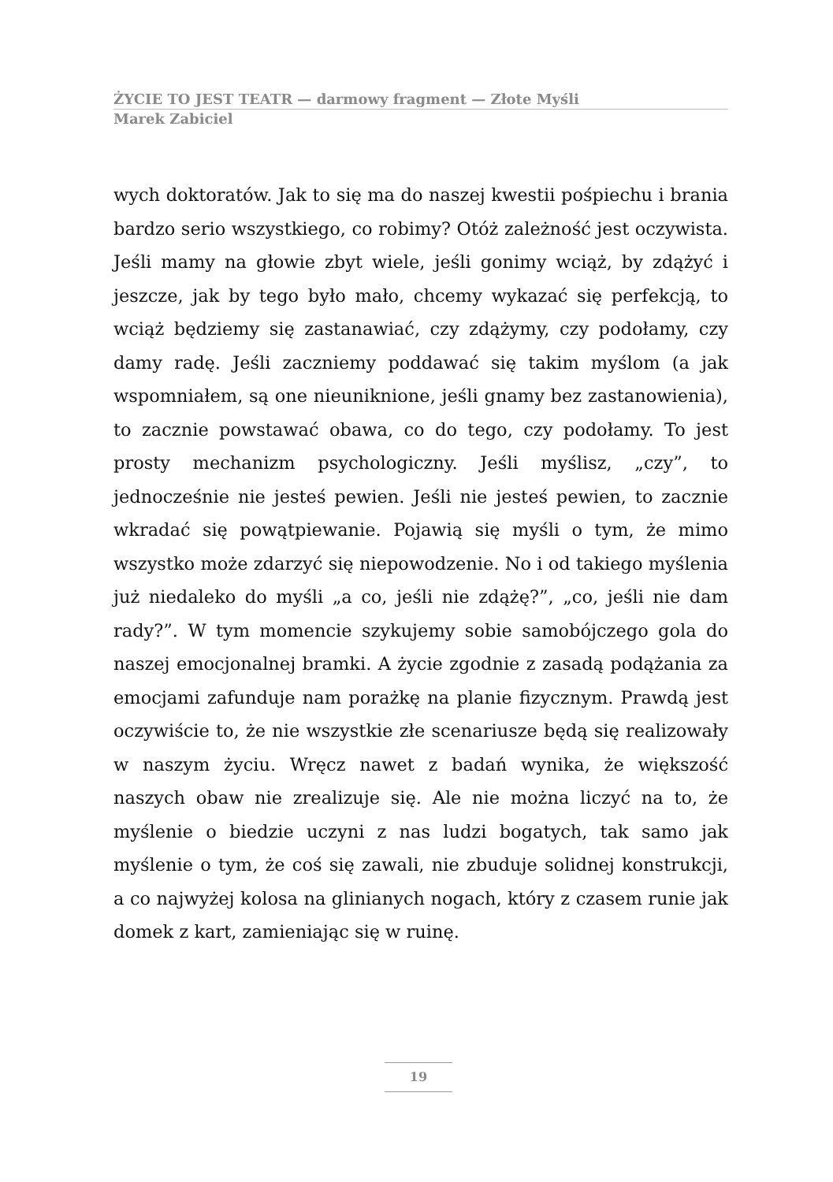ŻYCIE TO JEST TEATR — darmowy fragment — Złote Myśli
Marek Zabiciel
wych doktoratów. Jak to się ma do naszej kwestii pośpiechu i brania bardzo serio wszystkiego, co robimy? Otóż zależność jest oczywista. Jeśli mamy na głowie zbyt wiele, jeśli gonimy wciąż, by zdążyć i jeszcze, jak by tego było mało, chcemy wykazać się perfekcją, to wciąż będziemy się zastanawiać, czy zdążymy, czy podołamy, czy damy radę. Jeśli zaczniemy poddawać się takim myślom (a jak wspomniałem, są one nieuniknione, jeśli gnamy bez zastanowienia), to zacznie powstawać obawa, co do tego, czy podołamy. To jest prosty mechanizm psychologiczny. Jeśli myślisz, „czy”, to jednocześnie nie jesteś pewien. Jeśli nie jesteś pewien, to zacznie wkradać się powątpiewanie. Pojawią się myśli o tym, że mimo wszystko może zdarzyć się niepowodzenie. No i od takiego myślenia już niedaleko do myśli „a co, jeśli nie zdążę?”, „co, jeśli nie dam rady?”. W tym momencie szykujemy sobie samobójczego gola do naszej emocjonalnej bramki. A życie zgodnie z zasadą podążania za emocjami zafunduje nam porażkę na planie fizycznym. Prawdą jest oczywiście to, że nie wszystkie złe scenariusze będą się realizowały w naszym życiu. Wręcz nawet z badań wynika, że większość naszych obaw nie zrealizuje się. Ale nie można liczyć na to, że myślenie o biedzie uczyni z nas ludzi bogatych, tak samo jak myślenie o tym, że coś się zawali, nie zbuduje solidnej konstrukcji, a co najwyżej kolosa na glinianych nogach, który z czasem runie jak domek z kart, zamieniając się w ruinę.
19